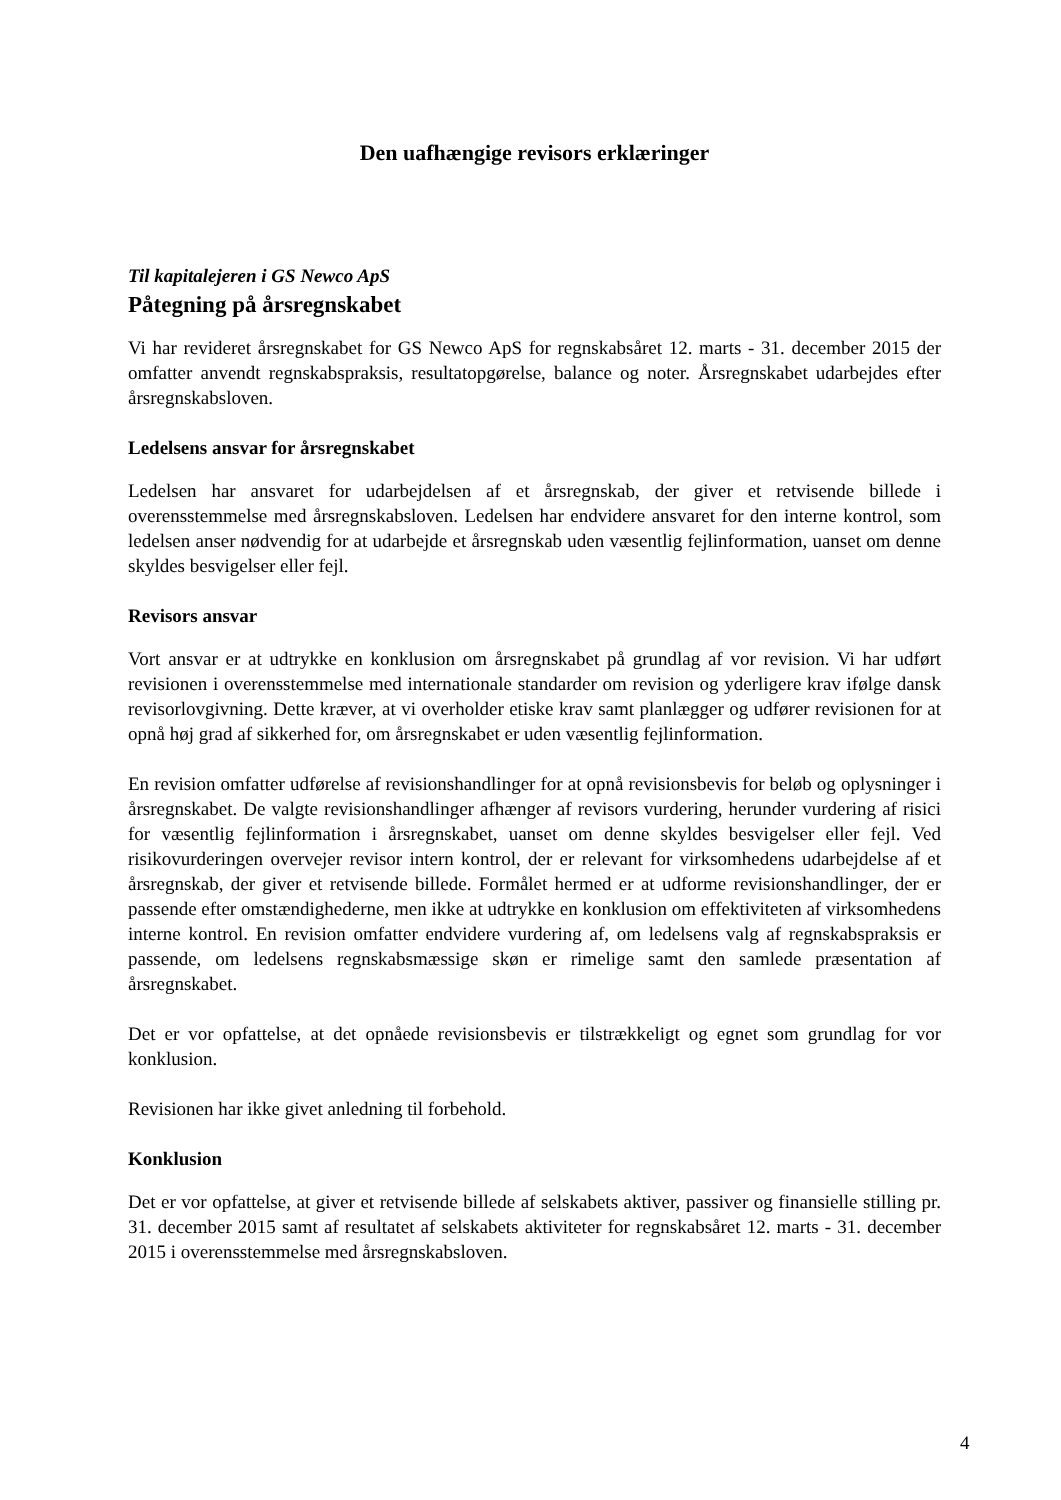Den uafhængige revisors erklæringer
Til kapitalejeren i GS Newco ApS
Påtegning på årsregnskabet
Vi har revideret årsregnskabet for GS Newco ApS for regnskabsåret 12. marts - 31. december 2015 der omfatter anvendt regnskabspraksis, resultatopgørelse, balance og noter. Årsregnskabet udarbejdes efter årsregnskabsloven.
Ledelsens ansvar for årsregnskabet
Ledelsen har ansvaret for udarbejdelsen af et årsregnskab, der giver et retvisende billede i overensstemmelse med årsregnskabsloven. Ledelsen har endvidere ansvaret for den interne kontrol, som ledelsen anser nødvendig for at udarbejde et årsregnskab uden væsentlig fejlinformation, uanset om denne skyldes besvigelser eller fejl.
Revisors ansvar
Vort ansvar er at udtrykke en konklusion om årsregnskabet på grundlag af vor revision. Vi har udført revisionen i overensstemmelse med internationale standarder om revision og yderligere krav ifølge dansk revisorlovgivning. Dette kræver, at vi overholder etiske krav samt planlægger og udfører revisionen for at opnå høj grad af sikkerhed for, om årsregnskabet er uden væsentlig fejlinformation.
En revision omfatter udførelse af revisionshandlinger for at opnå revisionsbevis for beløb og oplysninger i årsregnskabet. De valgte revisionshandlinger afhænger af revisors vurdering, herunder vurdering af risici for væsentlig fejlinformation i årsregnskabet, uanset om denne skyldes besvigelser eller fejl. Ved risikovurderingen overvejer revisor intern kontrol, der er relevant for virksomhedens udarbejdelse af et årsregnskab, der giver et retvisende billede. Formålet hermed er at udforme revisionshandlinger, der er passende efter omstændighederne, men ikke at udtrykke en konklusion om effektiviteten af virksomhedens interne kontrol. En revision omfatter endvidere vurdering af, om ledelsens valg af regnskabspraksis er passende, om ledelsens regnskabsmæssige skøn er rimelige samt den samlede præsentation af årsregnskabet.
Det er vor opfattelse, at det opnåede revisionsbevis er tilstrækkeligt og egnet som grundlag for vor konklusion.
Revisionen har ikke givet anledning til forbehold.
Konklusion
Det er vor opfattelse, at giver et retvisende billede af selskabets aktiver, passiver og finansielle stilling pr. 31. december 2015 samt af resultatet af selskabets aktiviteter for regnskabsåret 12. marts - 31. december 2015 i overensstemmelse med årsregnskabsloven.
4